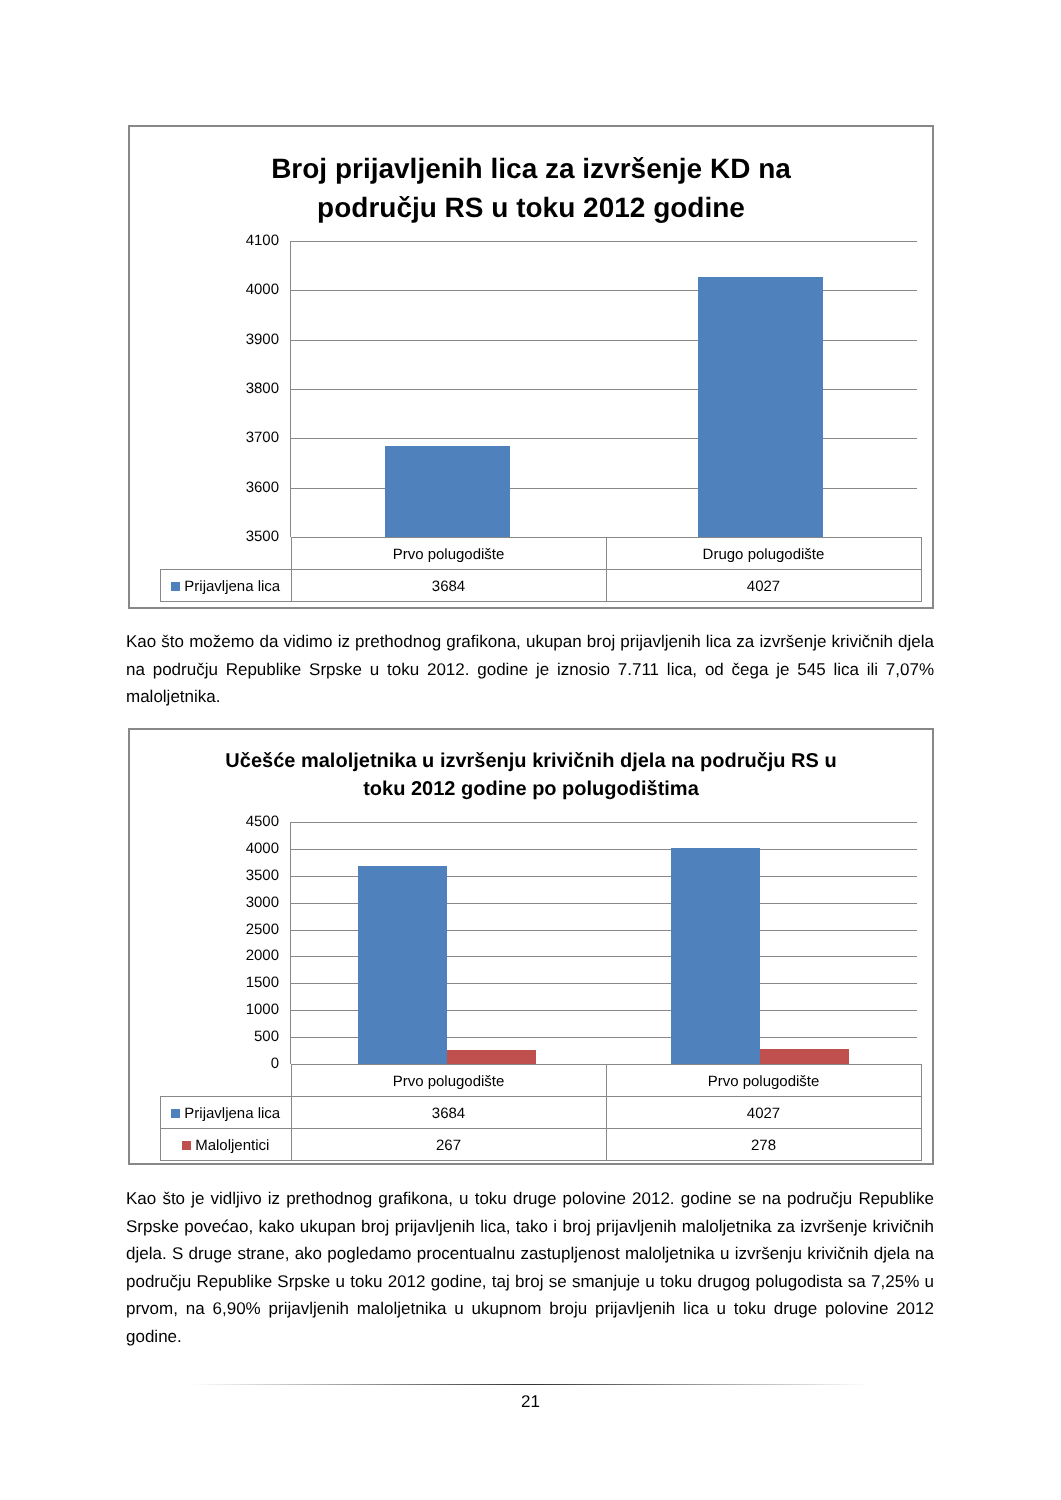Broj prijavljenih lica za izvršenje KD na
području RS u toku 2012 godine
4100
4000
3900
3800
3700
3600
3500
| | Prvo polugodište | Drugo polugodište |
| Prijavljena lica | 3684 | 4027 |
Kao što možemo da vidimo iz prethodnog grafikona, ukupan broj prijavljenih lica za izvršenje krivičnih djela na području Republike Srpske u toku 2012. godine je iznosio 7.711 lica, od čega je 545 lica ili 7,07% maloljetnika.
Učešće maloljetnika u izvršenju krivičnih djela na području RS u
toku 2012 godine po polugodištima
4500
4000
3500
3000
2500
2000
1500
1000
500
0
| | Prvo polugodište | Prvo polugodište |
| Prijavljena lica | 3684 | 4027 |
| Maloljentici | 267 | 278 |
Kao što je vidljivo iz prethodnog grafikona, u toku druge polovine 2012. godine se na području Republike Srpske povećao, kako ukupan broj prijavljenih lica, tako i broj prijavljenih maloljetnika za izvršenje krivičnih djela. S druge strane, ako pogledamo procentualnu zastupljenost maloljetnika u izvršenju krivičnih djela na području Republike Srpske u toku 2012 godine, taj broj se smanjuje u toku drugog polugodista sa 7,25% u prvom, na 6,90% prijavljenih maloljetnika u ukupnom broju prijavljenih lica u toku druge polovine 2012 godine.
21